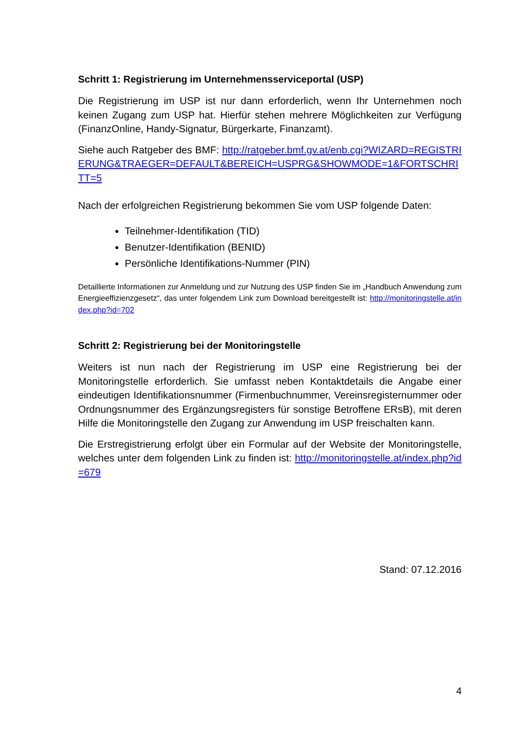Schritt 1: Registrierung im Unternehmensserviceportal (USP)
Die Registrierung im USP ist nur dann erforderlich, wenn Ihr Unternehmen noch keinen Zugang zum USP hat. Hierfür stehen mehrere Möglichkeiten zur Verfügung (FinanzOnline, Handy-Signatur, Bürgerkarte, Finanzamt).
Siehe auch Ratgeber des BMF: http://ratgeber.bmf.gv.at/enb.cgi?WIZARD=REGISTRIERUNG&TRAEGER=DEFAULT&BEREICH=USPRG&SHOWMODE=1&FORTSCHRITT=5
Nach der erfolgreichen Registrierung bekommen Sie vom USP folgende Daten:
Teilnehmer-Identifikation (TID)
Benutzer-Identifikation (BENID)
Persönliche Identifikations-Nummer (PIN)
Detaillierte Informationen zur Anmeldung und zur Nutzung des USP finden Sie im „Handbuch Anwendung zum Energieeffizienzgesetz“, das unter folgendem Link zum Download bereitgestellt ist: http://monitoringstelle.at/index.php?id=702
Schritt 2: Registrierung bei der Monitoringstelle
Weiters ist nun nach der Registrierung im USP eine Registrierung bei der Monitoringstelle erforderlich. Sie umfasst neben Kontaktdetails die Angabe einer eindeutigen Identifikationsnummer (Firmenbuchnummer, Vereinsregisternummer oder Ordnungsnummer des Ergänzungsregisters für sonstige Betroffene ERsB), mit deren Hilfe die Monitoringstelle den Zugang zur Anwendung im USP freischalten kann.
Die Erstregistrierung erfolgt über ein Formular auf der Website der Monitoringstelle, welches unter dem folgenden Link zu finden ist: http://monitoringstelle.at/index.php?id=679
Stand: 07.12.2016
4